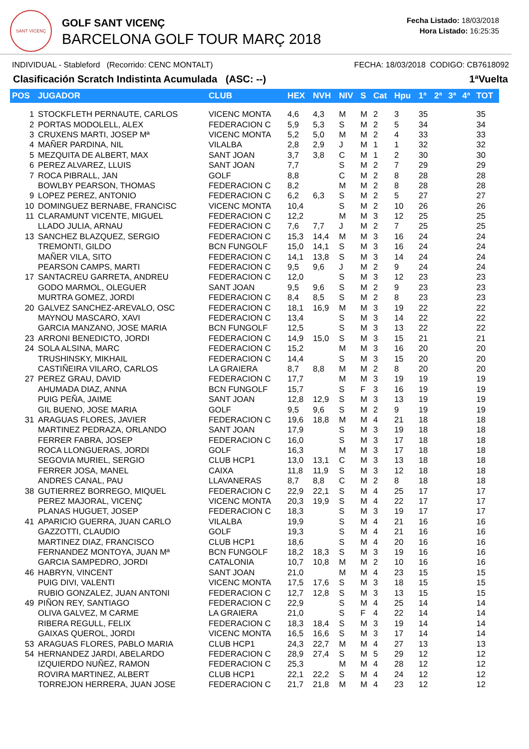SANT VICENÇ
GOLF SANT VICENÇ
BARCELONA GOLF TOUR MARÇ 2018
Fecha Listado: 18/03/2018
Hora Listado: 16:25:35
INDIVIDUAL - Stableford (Recorrido: CENC MONTALT) FECHA: 18/03/2018 CODIGO: CB7618092
Clasificación Scratch Indistinta Acumulada (ASC: --) 1ªVuelta
| POS | JUGADOR | CLUB | HEX | NVH | NIV | S | Cat | Hpu | 1ª | 2ª | 3ª | 4ª | TOT |
| --- | --- | --- | --- | --- | --- | --- | --- | --- | --- | --- | --- | --- | --- |
| 1 | STOCKFLETH PERNAUTE, CARLOS | VICENC MONTA | 4,6 | 4,3 | M | M | 2 | 3 | 35 | | | | 35 |
| 2 | PORTAS MODOLELL, ALEX | FEDERACION C | 5,9 | 5,3 | S | M | 2 | 5 | 34 | | | | 34 |
| 3 | CRUXENS MARTI, JOSEP Mª | VICENC MONTA | 5,2 | 5,0 | M | M | 2 | 4 | 33 | | | | 33 |
| 4 | MAÑER PARDINA, NIL | VILALBA | 2,8 | 2,9 | J | M | 1 | 1 | 32 | | | | 32 |
| 5 | MEZQUITA DE ALBERT, MAX | SANT JOAN | 3,7 | 3,8 | C | M | 1 | 2 | 30 | | | | 30 |
| 6 | PEREZ ALVAREZ, LLUIS | SANT JOAN | 7,7 | | S | M | 2 | 7 | 29 | | | | 29 |
| 7 | ROCA PIBRALL, JAN | GOLF | 8,8 | | C | M | 2 | 8 | 28 | | | | 28 |
| | BOWLBY PEARSON, THOMAS | FEDERACION C | 8,2 | | M | M | 2 | 8 | 28 | | | | 28 |
| 9 | LOPEZ PEREZ, ANTONIO | FEDERACION C | 6,2 | 6,3 | S | M | 2 | 5 | 27 | | | | 27 |
| 10 | DOMINGUEZ BERNABE, FRANCISC | VICENC MONTA | 10,4 | | S | M | 2 | 10 | 26 | | | | 26 |
| 11 | CLARAMUNT VICENTE, MIGUEL | FEDERACION C | 12,2 | | M | M | 3 | 12 | 25 | | | | 25 |
| | LLADO JULIA, ARNAU | FEDERACION C | 7,6 | 7,7 | J | M | 2 | 7 | 25 | | | | 25 |
| 13 | SANCHEZ BLAZQUEZ, SERGIO | FEDERACION C | 15,3 | 14,4 | M | M | 3 | 16 | 24 | | | | 24 |
| | TREMONTI, GILDO | BCN FUNGOLF | 15,0 | 14,1 | S | M | 3 | 16 | 24 | | | | 24 |
| | MAÑER VILA, SITO | FEDERACION C | 14,1 | 13,8 | S | M | 3 | 14 | 24 | | | | 24 |
| | PEARSON CAMPS, MARTI | FEDERACION C | 9,5 | 9,6 | J | M | 2 | 9 | 24 | | | | 24 |
| 17 | SANTACREU GARRETA, ANDREU | FEDERACION C | 12,0 | | S | M | 3 | 12 | 23 | | | | 23 |
| | GODO MARMOL, OLEGUER | SANT JOAN | 9,5 | 9,6 | S | M | 2 | 9 | 23 | | | | 23 |
| | MURTRA GOMEZ, JORDI | FEDERACION C | 8,4 | 8,5 | S | M | 2 | 8 | 23 | | | | 23 |
| 20 | GALVEZ SANCHEZ-AREVALO, OSC | FEDERACION C | 18,1 | 16,9 | M | M | 3 | 19 | 22 | | | | 22 |
| | MAYNOU MASCARO, XAVI | FEDERACION C | 13,4 | | S | M | 3 | 14 | 22 | | | | 22 |
| | GARCIA MANZANO, JOSE MARIA | BCN FUNGOLF | 12,5 | | S | M | 3 | 13 | 22 | | | | 22 |
| 23 | ARRONI BENEDICTO, JORDI | FEDERACION C | 14,9 | 15,0 | S | M | 3 | 15 | 21 | | | | 21 |
| 24 | SOLA ALSINA, MARC | FEDERACION C | 15,2 | | M | M | 3 | 16 | 20 | | | | 20 |
| | TRUSHINSKY, MIKHAIL | FEDERACION C | 14,4 | | S | M | 3 | 15 | 20 | | | | 20 |
| | CASTIÑEIRA VILARO, CARLOS | LA GRAIERA | 8,7 | 8,8 | M | M | 2 | 8 | 20 | | | | 20 |
| 27 | PEREZ GRAU, DAVID | FEDERACION C | 17,7 | | M | M | 3 | 19 | 19 | | | | 19 |
| | AHUMADA DIAZ, ANNA | BCN FUNGOLF | 15,7 | | S | F | 3 | 16 | 19 | | | | 19 |
| | PUIG PEÑA, JAIME | SANT JOAN | 12,8 | 12,9 | S | M | 3 | 13 | 19 | | | | 19 |
| | GIL BUENO, JOSE MARIA | GOLF | 9,5 | 9,6 | S | M | 2 | 9 | 19 | | | | 19 |
| 31 | ARAGUAS FLORES, JAVIER | FEDERACION C | 19,6 | 18,8 | M | M | 4 | 21 | 18 | | | | 18 |
| | MARTINEZ PEDRAZA, ORLANDO | SANT JOAN | 17,9 | | S | M | 3 | 19 | 18 | | | | 18 |
| | FERRER FABRA, JOSEP | FEDERACION C | 16,0 | | S | M | 3 | 17 | 18 | | | | 18 |
| | ROCA LLONGUERAS, JORDI | GOLF | 16,3 | | M | M | 3 | 17 | 18 | | | | 18 |
| | SEGOVIA MURIEL, SERGIO | CLUB HCP1 | 13,0 | 13,1 | C | M | 3 | 13 | 18 | | | | 18 |
| | FERRER JOSA, MANEL | CAIXA | 11,8 | 11,9 | S | M | 3 | 12 | 18 | | | | 18 |
| | ANDRES CANAL, PAU | LLAVANERAS | 8,7 | 8,8 | C | M | 2 | 8 | 18 | | | | 18 |
| 38 | GUTIERREZ BORREGO, MIQUEL | FEDERACION C | 22,9 | 22,1 | S | M | 4 | 25 | 17 | | | | 17 |
| | PEREZ MAJORAL, VICENÇ | VICENC MONTA | 20,3 | 19,9 | S | M | 4 | 22 | 17 | | | | 17 |
| | PLANAS HUGUET, JOSEP | FEDERACION C | 18,3 | | S | M | 3 | 19 | 17 | | | | 17 |
| 41 | APARICIO GUERRA, JUAN CARLO | VILALBA | 19,9 | | S | M | 4 | 21 | 16 | | | | 16 |
| | GAZZOTTI, CLAUDIO | GOLF | 19,3 | | S | M | 4 | 21 | 16 | | | | 16 |
| | MARTINEZ DIAZ, FRANCISCO | CLUB HCP1 | 18,6 | | S | M | 4 | 20 | 16 | | | | 16 |
| | FERNANDEZ MONTOYA, JUAN Mª | BCN FUNGOLF | 18,2 | 18,3 | S | M | 3 | 19 | 16 | | | | 16 |
| | GARCIA SAMPEDRO, JORDI | CATALONIA | 10,7 | 10,8 | M | M | 2 | 10 | 16 | | | | 16 |
| 46 | HABRYN, VINCENT | SANT JOAN | 21,0 | | M | M | 4 | 23 | 15 | | | | 15 |
| | PUIG DIVI, VALENTI | VICENC MONTA | 17,5 | 17,6 | S | M | 3 | 18 | 15 | | | | 15 |
| | RUBIO GONZALEZ, JUAN ANTONI | FEDERACION C | 12,7 | 12,8 | S | M | 3 | 13 | 15 | | | | 15 |
| 49 | PIÑON REY, SANTIAGO | FEDERACION C | 22,9 | | S | M | 4 | 25 | 14 | | | | 14 |
| | OLIVA GALVEZ, M CARME | LA GRAIERA | 21,0 | | S | F | 4 | 22 | 14 | | | | 14 |
| | RIBERA REGULL, FELIX | FEDERACION C | 18,3 | 18,4 | S | M | 3 | 19 | 14 | | | | 14 |
| | GAIXAS QUEROL, JORDI | VICENC MONTA | 16,5 | 16,6 | S | M | 3 | 17 | 14 | | | | 14 |
| 53 | ARAGUAS FLORES, PABLO MARIA | CLUB HCP1 | 24,3 | 22,7 | M | M | 4 | 27 | 13 | | | | 13 |
| 54 | HERNANDEZ JARDI, ABELARDO | FEDERACION C | 28,9 | 27,4 | S | M | 5 | 29 | 12 | | | | 12 |
| | IZQUIERDO NUÑEZ, RAMON | FEDERACION C | 25,3 | | M | M | 4 | 28 | 12 | | | | 12 |
| | ROVIRA MARTINEZ, ALBERT | CLUB HCP1 | 22,1 | 22,2 | S | M | 4 | 24 | 12 | | | | 12 |
| | TORREJON HERRERA, JUAN JOSE | FEDERACION C | 21,7 | 21,8 | M | M | 4 | 23 | 12 | | | | 12 |